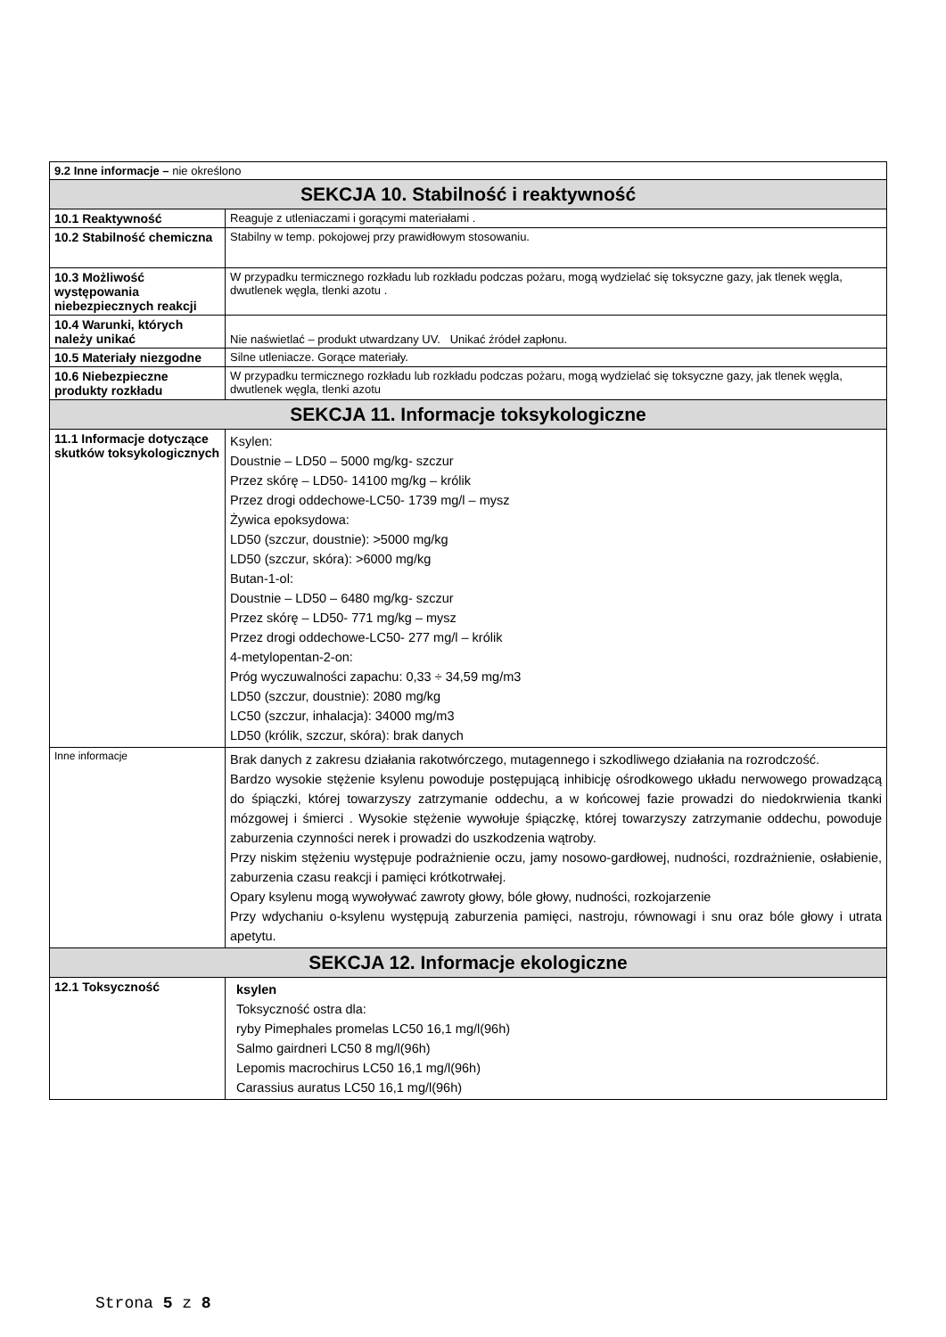| 9.2 Inne informacje – nie określono | |
| SEKCJA 10. Stabilność i reaktywność | |
| 10.1 Reaktywność | Reaguje z utleniaczami i gorącymi materiałami . |
| 10.2 Stabilność chemiczna | Stabilny w temp. pokojowej przy prawidłowym stosowaniu. |
| 10.3 Możliwość występowania niebezpiecznych reakcji | W przypadku termicznego rozkładu lub rozkładu podczas pożaru, mogą wydzielać się toksyczne gazy, jak tlenek węgla, dwutlenek węgla, tlenki azotu . |
| 10.4 Warunki, których należy unikać | Nie naświetlać – produkt utwardzany UV. Unikać źródeł zapłonu. |
| 10.5 Materiały niezgodne | Silne utleniacze. Gorące materiały. |
| 10.6 Niebezpieczne produkty rozkładu | W przypadku termicznego rozkładu lub rozkładu podczas pożaru, mogą wydzielać się toksyczne gazy, jak tlenek węgla, dwutlenek węgla, tlenki azotu |
| SEKCJA 11. Informacje toksykologiczne | |
| 11.1 Informacje dotyczące skutków toksykologicznych | Ksylen: Doustnie – LD50 – 5000 mg/kg- szczur Przez skórę – LD50- 14100 mg/kg – królik Przez drogi oddechowe-LC50- 1739 mg/l – mysz Żywica epoksydowa: LD50 (szczur, doustnie): >5000 mg/kg LD50 (szczur, skóra): >6000 mg/kg Butan-1-ol: Doustnie – LD50 – 6480 mg/kg- szczur Przez skórę – LD50- 771 mg/kg – mysz Przez drogi oddechowe-LC50- 277 mg/l – królik 4-metylopentan-2-on: Próg wyczuwalności zapachu: 0,33 ÷ 34,59 mg/m3 LD50 (szczur, doustnie): 2080 mg/kg LC50 (szczur, inhalacja): 34000 mg/m3 LD50 (królik, szczur, skóra): brak danych |
| Inne informacje | Brak danych z zakresu działania rakotwórczego, mutagennego i szkodliwego działania na rozrodczość. Bardzo wysokie stężenie ksylenu powoduje postępującą inhibicję ośrodkowego układu nerwowego prowadzącą do śpiączki, której towarzyszy zatrzymanie oddechu, a w końcowej fazie prowadzi do niedokrwienia tkanki mózgowej i śmierci . Wysokie stężenie wywołuje śpiączkę, której towarzyszy zatrzymanie oddechu, powoduje zaburzenia czynności nerek i prowadzi do uszkodzenia wątroby. Przy niskim stężeniu występuje podrażnienie oczu, jamy nosowo-gardłowej, nudności, rozdrażnienie, osłabienie, zaburzenia czasu reakcji i pamięci krótkotrwałej. Opary ksylenu mogą wywoływać zawroty głowy, bóle głowy, nudności, rozkojarzenie Przy wdychaniu o-ksylenu występują zaburzenia pamięci, nastroju, równowagi i snu oraz bóle głowy i utrata apetytu. |
| SEKCJA 12. Informacje ekologiczne | |
| 12.1 Toksyczność | ksylen Toksyczność ostra dla: ryby Pimephales promelas LC50 16,1 mg/l(96h) Salmo gairdneri LC50 8 mg/l(96h) Lepomis macrochirus LC50 16,1 mg/l(96h) Carassius auratus LC50 16,1 mg/l(96h) |
Strona 5 z 8